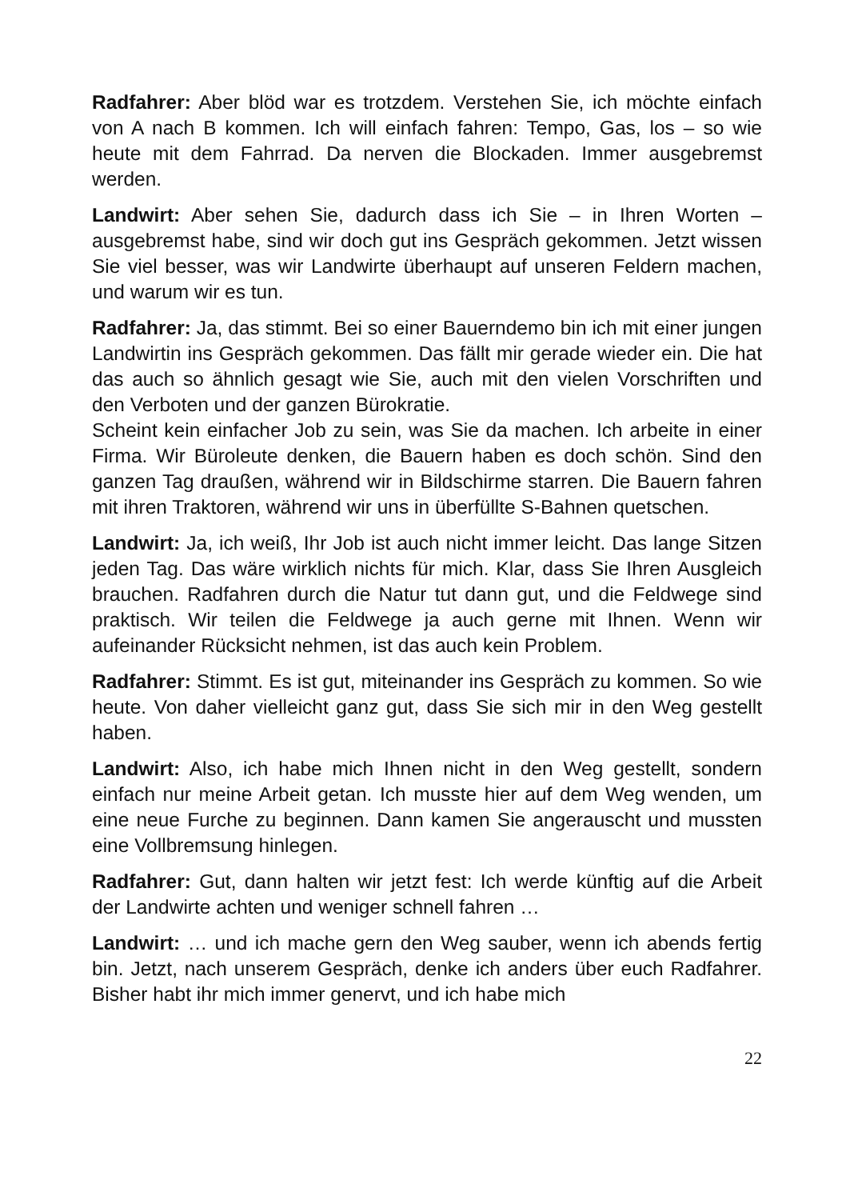Radfahrer: Aber blöd war es trotzdem. Verstehen Sie, ich möchte einfach von A nach B kommen. Ich will einfach fahren: Tempo, Gas, los – so wie heute mit dem Fahrrad. Da nerven die Blockaden. Immer ausgebremst werden.
Landwirt: Aber sehen Sie, dadurch dass ich Sie – in Ihren Worten – ausgebremst habe, sind wir doch gut ins Gespräch gekommen. Jetzt wissen Sie viel besser, was wir Landwirte überhaupt auf unseren Feldern machen, und warum wir es tun.
Radfahrer: Ja, das stimmt. Bei so einer Bauerndemo bin ich mit einer jungen Landwirtin ins Gespräch gekommen. Das fällt mir gerade wieder ein. Die hat das auch so ähnlich gesagt wie Sie, auch mit den vielen Vorschriften und den Verboten und der ganzen Bürokratie.
Scheint kein einfacher Job zu sein, was Sie da machen. Ich arbeite in einer Firma. Wir Büroleute denken, die Bauern haben es doch schön. Sind den ganzen Tag draußen, während wir in Bildschirme starren. Die Bauern fahren mit ihren Traktoren, während wir uns in überfüllte S-Bahnen quetschen.
Landwirt: Ja, ich weiß, Ihr Job ist auch nicht immer leicht. Das lange Sitzen jeden Tag. Das wäre wirklich nichts für mich. Klar, dass Sie Ihren Ausgleich brauchen. Radfahren durch die Natur tut dann gut, und die Feldwege sind praktisch. Wir teilen die Feldwege ja auch gerne mit Ihnen. Wenn wir aufeinander Rücksicht nehmen, ist das auch kein Problem.
Radfahrer: Stimmt. Es ist gut, miteinander ins Gespräch zu kommen. So wie heute. Von daher vielleicht ganz gut, dass Sie sich mir in den Weg gestellt haben.
Landwirt: Also, ich habe mich Ihnen nicht in den Weg gestellt, sondern einfach nur meine Arbeit getan. Ich musste hier auf dem Weg wenden, um eine neue Furche zu beginnen. Dann kamen Sie angerauscht und mussten eine Vollbremsung hinlegen.
Radfahrer: Gut, dann halten wir jetzt fest: Ich werde künftig auf die Arbeit der Landwirte achten und weniger schnell fahren …
Landwirt: … und ich mache gern den Weg sauber, wenn ich abends fertig bin. Jetzt, nach unserem Gespräch, denke ich anders über euch Radfahrer. Bisher habt ihr mich immer genervt, und ich habe mich
22